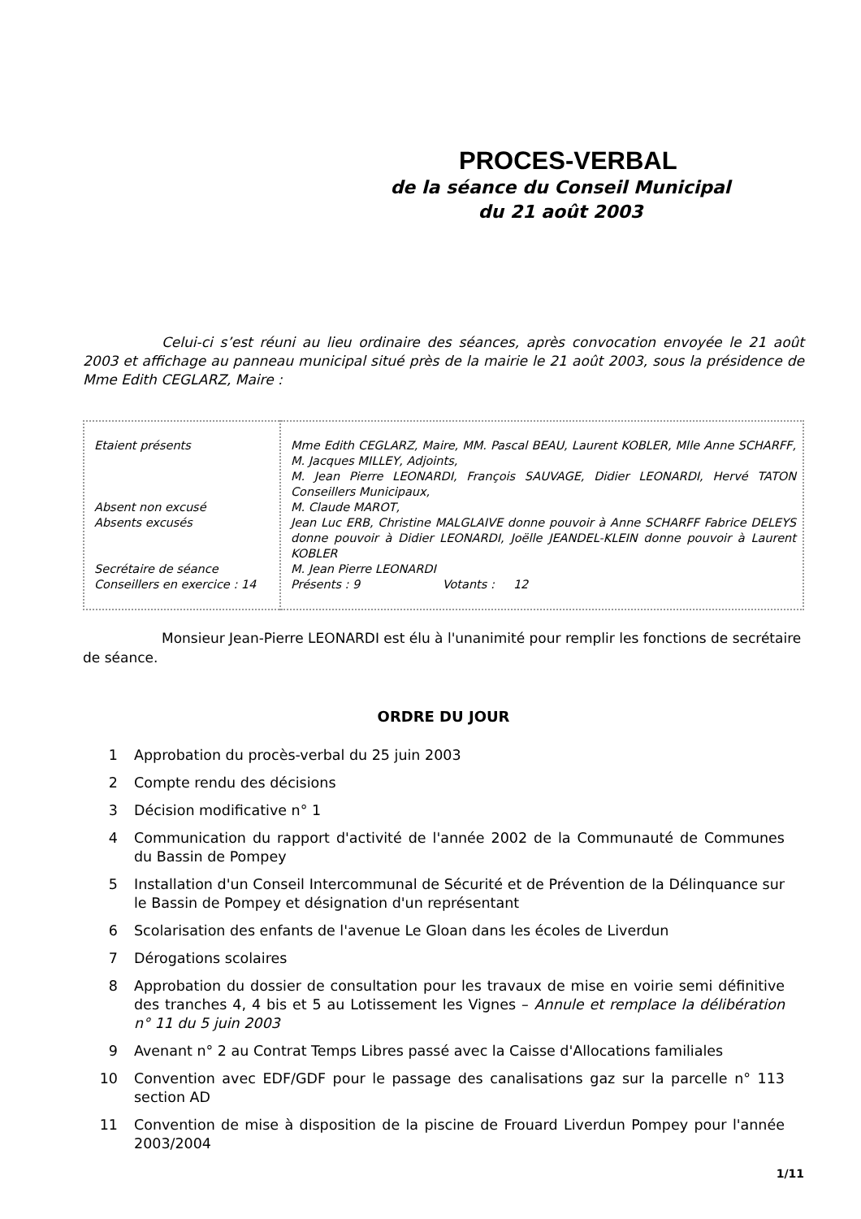PROCES-VERBAL
de la séance du Conseil Municipal
du 21 août 2003
Celui-ci s’est réuni au lieu ordinaire des séances, après convocation envoyée le 21 août 2003 et affichage au panneau municipal situé près de la mairie le 21 août 2003, sous la présidence de Mme Edith CEGLARZ, Maire :
| Etaient présents Absent non excusé Absents excusés Secrétaire de séance Conseillers en exercice : 14 | Mme Edith CEGLARZ, Maire, MM. Pascal BEAU, Laurent KOBLER, Mlle Anne SCHARFF, M. Jacques MILLEY, Adjoints, M. Jean Pierre LEONARDI, François SAUVAGE, Didier LEONARDI, Hervé TATON Conseillers Municipaux, M. Claude MAROT, Jean Luc ERB, Christine MALGLAIVE donne pouvoir à Anne SCHARFF Fabrice DELEYS donne pouvoir à Didier LEONARDI, Joëlle JEANDEL-KLEIN donne pouvoir à Laurent KOBLER M. Jean Pierre LEONARDI Présents : 9 Votants : 12 |
Monsieur Jean-Pierre LEONARDI est élu à l'unanimité pour remplir les fonctions de secrétaire de séance.
ORDRE DU JOUR
1 Approbation du procès-verbal du 25 juin 2003
2 Compte rendu des décisions
3 Décision modificative n° 1
4 Communication du rapport d'activité de l'année 2002 de la Communauté de Communes du Bassin de Pompey
5 Installation d'un Conseil Intercommunal de Sécurité et de Prévention de la Délinquance sur le Bassin de Pompey et désignation d'un représentant
6 Scolarisation des enfants de l'avenue Le Gloan dans les écoles de Liverdun
7 Dérogations scolaires
8 Approbation du dossier de consultation pour les travaux de mise en voirie semi définitive des tranches 4, 4 bis et 5 au Lotissement les Vignes – Annule et remplace la délibération n° 11 du 5 juin 2003
9 Avenant n° 2 au Contrat Temps Libres passé avec la Caisse d'Allocations familiales
10 Convention avec EDF/GDF pour le passage des canalisations gaz sur la parcelle n° 113 section AD
11 Convention de mise à disposition de la piscine de Frouard Liverdun Pompey pour l'année 2003/2004
1/11